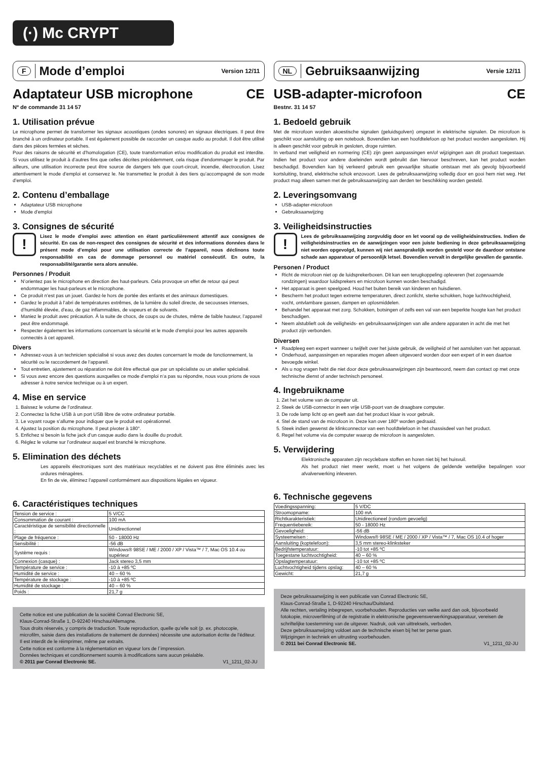(·) Mc CRYPT
F Mode d’emploi Version 12/11
Adaptateur USB microphone CE
Nº de commande 31 14 57
1. Utilisation prévue
Le microphone permet de transformer les signaux acoustiques (ondes sonores) en signaux électriques. Il peut être branché à un ordinateur portable. Il est également possible de raccorder un casque audio au produit. Il doit être utilisé dans des pièces fermées et sèches.
Pour des raisons de sécurité et d’homologation (CE), toute transformation et/ou modification du produit est interdite. Si vous utilisez le produit à d’autres fins que celles décrites précédemment, cela risque d’endommager le produit. Par ailleurs, une utilisation incorrecte peut être source de dangers tels que court-circuit, incendie, électrocution. Lisez attentivement le mode d’emploi et conservez le. Ne transmettez le produit à des tiers qu’accompagné de son mode d’emploi.
2. Contenu d’emballage
Adaptateur USB microphone
Mode d’emploi
3. Consignes de sécurité
!
Lisez le mode d’emploi avec attention en étant particulièrement attentif aux consignes de sécurité. En cas de non-respect des consignes de sécurité et des informations données dans le présent mode d’emploi pour une utilisation correcte de l’appareil, nous déclinons toute responsabilité en cas de dommage personnel ou matériel consécutif. En outre, la responsabilité/garantie sera alors annulée.
Personnes / Produit
N’orientez pas le microphone en direction des haut-parleurs. Cela provoque un effet de retour qui peut endommager les haut-parleurs et le microphone.
Ce produit n’est pas un jouet. Gardez-le hors de portée des enfants et des animaux domestiques.
Gardez le produit à l’abri de températures extrêmes, de la lumière du soleil directe, de secousses intenses, d’humidité élevée, d’eau, de gaz inflammables, de vapeurs et de solvants.
Maniez le produit avec précaution. À la suite de chocs, de coups ou de chutes, même de faible hauteur, l’appareil peut être endommagé.
Respecter également les informations concernant la sécurité et le mode d’emploi pour les autres appareils connectés à cet appareil.
Divers
Adressez-vous à un technicien spécialisé si vous avez des doutes concernant le mode de fonctionnement, la sécurité ou le raccordement de l‘appareil.
Tout entretien, ajustement ou réparation ne doit être effectué que par un spécialiste ou un atelier spécialisé.
Si vous avez encore des questions auxquelles ce mode d‘emploi n‘a pas su répondre, nous vous prions de vous adresser à notre service technique ou à un expert.
4. Mise en service
1. Baissez le volume de l’ordinateur.
2. Connectez la fiche USB à un port USB libre de votre ordinateur portable.
3. Le voyant rouge s’allume pour indiquer que le produit est opérationnel.
4. Ajustez la position du microphone. Il peut pivoter à 180°.
5. Enfichez si besoin la fiche jack d’un casque audio dans la douille du produit.
6. Réglez le volume sur l’ordinateur auquel est branché le microphone.
5. Elimination des déchets
Les appareils électroniques sont des matériaux recyclables et ne doivent pas être éliminés avec les ordures ménagères.
En fin de vie, éliminez l’appareil conformément aux dispositions légales en vigueur.
6. Caractéristiques techniques
| Tension de service : | 5 V/CC |
| Consommation de courant : | 100 mA |
| Caractéristique de sensibilité directionnelle : | Unidirectionnel |
| Plage de fréquence : | 50 - 18000 Hz |
| Sensibilité : | -56 dB |
| Système requis : | Windows® 98SE / ME / 2000 / XP / Vista™ / 7, Mac OS 10.4 ou supérieur |
| Connexion (casque) : | Jack stereo 3,5 mm |
| Température de service : | -10 à +85 ºC |
| Humidité de service : | 40 – 60 % |
| Température de stockage : | -10 à +85 ºC |
| Humidité de stockage : | 40 – 60 % |
| Poids : | 21,7 g |
Cette notice est une publication de la société Conrad Electronic SE,
Klaus-Conrad-Straße 1, D-92240 Hirschau/Allemagne.
Tous droits réservés, y compris de traduction. Toute reproduction, quelle qu’elle soit (p. ex. photocopie, microfilm, saisie dans des installations de traitement de données) nécessite une autorisation écrite de l’éditeur. Il est interdit de le réimprimer, même par extraits.
Cette notice est conforme à la réglementation en vigueur lors de l´impression.
Données techniques et conditionnement soumis à modifications sans aucun préalable.
© 2011 par Conrad Electronic SE. V1_1211_02-JU
NL Gebruiksaanwijzing Versie 12/11
USB-adapter-microfoon CE
Bestnr. 31 14 57
1. Bedoeld gebruik
Met de microfoon worden akoestische signalen (geluidsgolven) omgezet in elektrische signalen. De microfoon is geschikt voor aansluiting op een notebook. Bovendien kan een hoofdtelefoon op het product worden aangesloten. Hij is alleen geschikt voor gebruik in gesloten, droge ruimten.
In verband met veiligheid en normering (CE) zijn geen aanpassingen en/of wijzigingen aan dit product toegestaan. Indien het product voor andere doeleinden wordt gebruikt dan hiervoor beschreven, kan het product worden beschadigd. Bovendien kan bij verkeerd gebruik een gevaarlijke situatie ontstaan met als gevolg bijvoorbeeld kortsluiting, brand, elektrische schok enzovoort. Lees de gebruiksaanwijzing volledig door en gooi hem niet weg. Het product mag alleen samen met de gebruiksaanwijzing aan derden ter beschikking worden gesteld.
2. Leveringsomvang
USB-adapter-microfoon
Gebruiksaanwijzing
3. Veiligheidsinstructies
!
Lees de gebruiksaanwijzing zorgvuldig door en let vooral op de veiligheidsinstructies. Indien de veiligheidsinstructies en de aanwijzingen voor een juiste bediening in deze gebruiksaanwijzing niet worden opgevolgd, kunnen wij niet aansprakelijk worden gesteld voor de daardoor ontstane schade aan apparatuur of persoonlijk letsel. Bovendien vervalt in dergelijke gevallen de garantie.
Personen / Product
Richt de microfoon niet op de luidsprekerboxen. Dit kan een terugkoppeling opleveren (het zogenaamde rondzingen) waardoor luidsprekers en microfoon kunnen worden beschadigd.
Het apparaat is geen speelgoed. Houd het buiten bereik van kinderen en huisdieren.
Bescherm het product tegen extreme temperaturen, direct zonlicht, sterke schokken, hoge luchtvochtigheid, vocht, ontvlambare gassen, dampen en oplosmiddelen.
Behandel het apparaat met zorg. Schokken, botsingen of zelfs een val van een beperkte hoogte kan het product beschadigen.
Neem alstublieft ook de veiligheids- en gebruiksaanwijzingen van alle andere apparaten in acht die met het product zijn verbonden.
Diversen
Raadpleeg een expert wanneer u twijfelt over het juiste gebruik, de veiligheid of het aansluiten van het apparaat.
Onderhoud, aanpassingen en reparaties mogen alleen uitgevoerd worden door een expert of in een daartoe bevoegde winkel.
Als u nog vragen hebt die niet door deze gebruiksaanwijzingen zijn beantwoord, neem dan contact op met onze technische dienst of ander technisch personeel.
4. Ingebruikname
1. Zet het volume van de computer uit.
2. Steek de USB-connector in een vrije USB-poort van de draagbare computer.
3. De rode lamp licht op en geeft aan dat het product klaar is voor gebruik.
4. Stel de stand van de microfoon in. Deze kan over 180º worden gedraaid.
5. Steek indien gewenst de klinkconnector van een hoofdtelefoon in het chassisdeel van het product.
6. Regel het volume via de computer waarop de microfoon is aangesloten.
5. Verwijdering
Elektronische apparaten zijn recyclebare stoffen en horen niet bij het huisvuil.
Als het product niet meer werkt, moet u het volgens de geldende wettelijke bepalingen voor afvalverwerking inleveren.
6. Technische gegevens
| Voedingsspanning: | 5 V/DC |
| Stroomopname: | 100 mA |
| Richtkarakteristiek: | Unidirectioneel (rondom gevoelig) |
| Frequentiebereik: | 50 - 18000 Hz |
| Gevoeligheid: | -56 dB |
| Systeemeisen : | Windows® 98SE / ME / 2000 / XP / Vista™ / 7, Mac OS 10.4 of hoger |
| Aansluiting (koptelefoon): | 3,5 mm stereo-klinksteker |
| Bedrijfstemperatuur: | -10 tot +85 ºC |
| Toegestane luchtvochtigheid: | 40 – 60 % |
| Opslagtemperatuur: | -10 tot +85 ºC |
| Luchtvochtigheid tijdens opslag: | 40 – 60 % |
| Gewicht: | 21,7 g |
Deze gebruiksaanwijzing is een publicatie van Conrad Electronic SE,
Klaus-Conrad-Straße 1, D-92240 Hirschau/Duitsland.
Alle rechten, vertaling inbegrepen, voorbehouden. Reproducties van welke aard dan ook, bijvoorbeeld fotokopie, microverfilming of de registratie in elektronische gegevensverwerkingsapparatuur, vereisen de schriftelijke toestemming van de uitgever. Nadruk, ook van uittreksels, verboden.
Deze gebruiksaanwijzing voldoet aan de technische eisen bij het ter perse gaan.
Wijzigingen in techniek en uitrusting voorbehouden.
© 2011 bei Conrad Electronic SE. V1_1211_02-JU